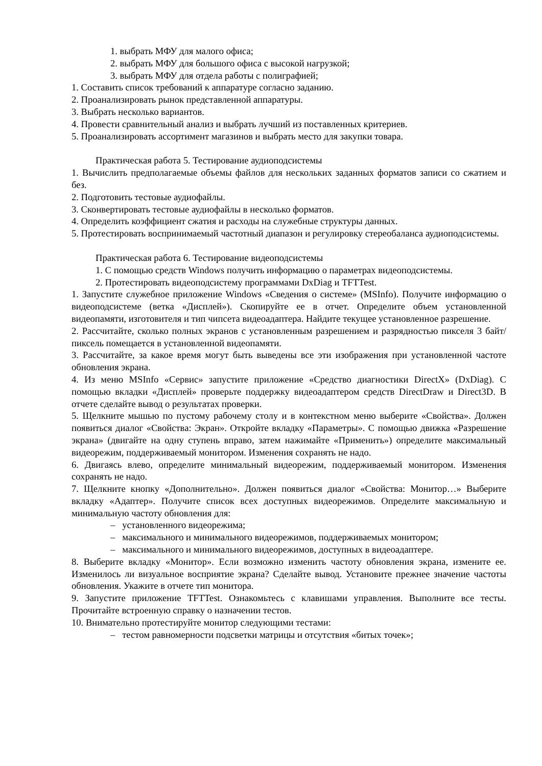1. выбрать МФУ для малого офиса;
2. выбрать МФУ для большого офиса с высокой нагрузкой;
3. выбрать МФУ для отдела работы с полиграфией;
1. Составить список требований к аппаратуре согласно заданию.
2. Проанализировать рынок представленной аппаратуры.
3. Выбрать несколько вариантов.
4. Провести сравнительный анализ и выбрать лучший из поставленных критериев.
5. Проанализировать ассортимент магазинов и выбрать место для закупки товара.
Практическая работа 5. Тестирование аудиоподсистемы
1. Вычислить предполагаемые объемы файлов для нескольких заданных форматов записи со сжатием и без.
2. Подготовить тестовые аудиофайлы.
3. Сконвертировать тестовые аудиофайлы в несколько форматов.
4. Определить коэффициент сжатия и расходы на служебные структуры данных.
5. Протестировать воспринимаемый частотный диапазон и регулировку стереобаланса аудиоподсистемы.
Практическая работа 6. Тестирование видеоподсистемы
1. С помощью средств Windows получить информацию о параметрах видеоподсистемы.
2. Протестировать видеоподсистему программами DxDiag и TFTTest.
1. Запустите служебное приложение Windows «Сведения о системе» (MSInfo). Получите информацию о видеоподсистеме (ветка «Дисплей»). Скопируйте ее в отчет. Определите объем установленной видеопамяти, изготовителя и тип чипсета видеоадаптера. Найдите текущее установленное разрешение.
2. Рассчитайте, сколько полных экранов с установленным разрешением и разрядностью пикселя 3 байт/пиксель помещается в установленной видеопамяти.
3. Рассчитайте, за какое время могут быть выведены все эти изображения при установленной частоте обновления экрана.
4. Из меню MSInfo «Сервис» запустите приложение «Средство диагностики DirectX» (DxDiag). С помощью вкладки «Дисплей» проверьте поддержку видеоадаптером средств DirectDraw и Direct3D. В отчете сделайте вывод о результатах проверки.
5. Щелкните мышью по пустому рабочему столу и в контекстном меню выберите «Свойства». Должен появиться диалог «Свойства: Экран». Откройте вкладку «Параметры». С помощью движка «Разрешение экрана» (двигайте на одну ступень вправо, затем нажимайте «Применить») определите максимальный видеорежим, поддерживаемый монитором. Изменения сохранять не надо.
6. Двигаясь влево, определите минимальный видеорежим, поддерживаемый монитором. Изменения сохранять не надо.
7. Щелкните кнопку «Дополнительно». Должен появиться диалог «Свойства: Монитор…» Выберите вкладку «Адаптер». Получите список всех доступных видеорежимов. Определите максимальную и минимальную частоту обновления для:
– установленного видеорежима;
– максимального и минимального видеорежимов, поддерживаемых монитором;
– максимального и минимального видеорежимов, доступных в видеоадаптере.
8. Выберите вкладку «Монитор». Если возможно изменить частоту обновления экрана, измените ее. Изменилось ли визуальное восприятие экрана? Сделайте вывод. Установите прежнее значение частоты обновления. Укажите в отчете тип монитора.
9. Запустите приложение TFTTest. Ознакомьтесь с клавишами управления. Выполните все тесты. Прочитайте встроенную справку о назначении тестов.
10. Внимательно протестируйте монитор следующими тестами:
– тестом равномерности подсветки матрицы и отсутствия «битых точек»;